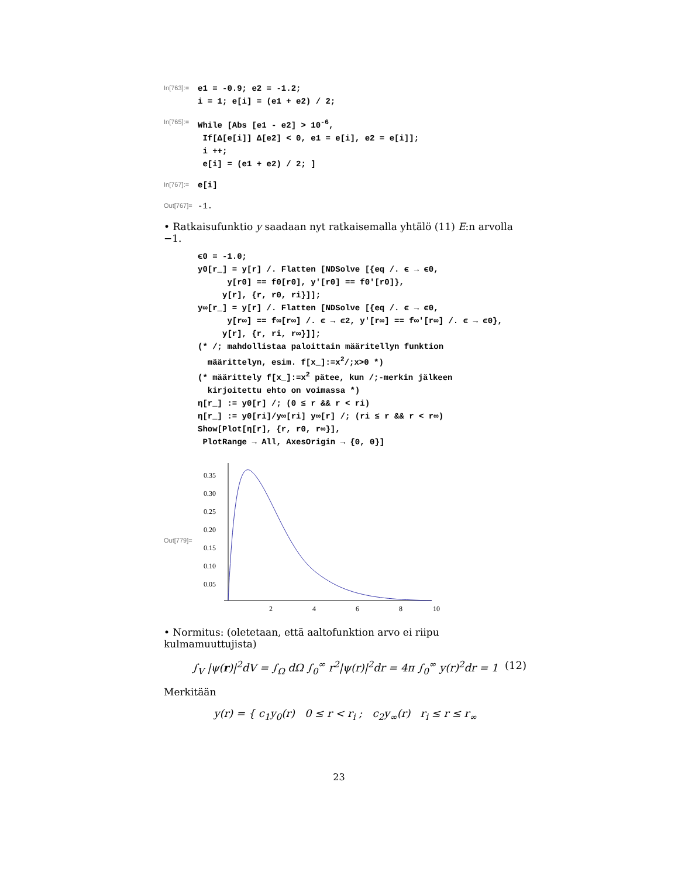In[763]:=
e1 = -0.9; e2 = -1.2;
i = 1; e[i] = (e1 + e2) / 2;
In[765]:=
While [Abs [e1 - e2] > 10-6,
 If[Δ[e[i]] Δ[e2] < 0, e1 = e[i], e2 = e[i]];
 i ++;
 e[i] = (e1 + e2) / 2; ]
In[767]:=
e[i]
Out[767]=
-1.
• Ratkaisufunktio y saadaan nyt ratkaisemalla yhtälö (11) E:n arvolla −1.
ϵ0 = -1.0;
y0[r_] = y[r] /. Flatten [NDSolve [{eq /. ϵ → ϵ0,
      y[r0] == f0[r0], y'[r0] == f0'[r0]},
     y[r], {r, r0, ri}]];
y∞[r_] = y[r] /. Flatten [NDSolve [{eq /. ϵ → ϵ0,
      y[r∞] == f∞[r∞] /. ϵ → ϵ2, y'[r∞] == f∞'[r∞] /. ϵ → ϵ0},
     y[r], {r, ri, r∞}]];
(* /; mahdollistaa paloittain määritellyn funktion
  määrittelyn, esim. f[x_]:=x2/;x>0 *)
(* määrittely f[x_]:=x2 pätee, kun /;-merkin jälkeen
  kirjoitettu ehto on voimassa *)
η[r_] := y0[r] /; (0 ≤ r && r < ri)
η[r_] := y0[ri]/y∞[ri] y∞[r] /; (ri ≤ r && r < r∞)
Show[Plot[η[r], {r, r0, r∞}],
 PlotRange → All, AxesOrigin → {0, 0}]
Out[779]=
0.35
0.30
0.25
0.20
0.15
0.10
0.05
2
4
6
8
10
• Normitus: (oletetaan, että aaltofunktion arvo ei riipu kulmamuuttujista)
∫<sub>V</sub> |ψ(r)|<sup>2</sup>dV = ∫<sub>Ω</sub> dΩ ∫<sub>0</sub><sup>∞</sup> r<sup>2</sup>|ψ(r)|<sup>2</sup>dr = 4π ∫<sub>0</sub><sup>∞</sup> y(r)<sup>2</sup>dr = 1 (12)
Merkitään
y(r) = { c<sub>1</sub>y<sub>0</sub>(r) 0 ≤ r < r<sub>i</sub> ; c<sub>2</sub>y<sub>∞</sub>(r) r<sub>i</sub> ≤ r ≤ r<sub>∞</sub>
23